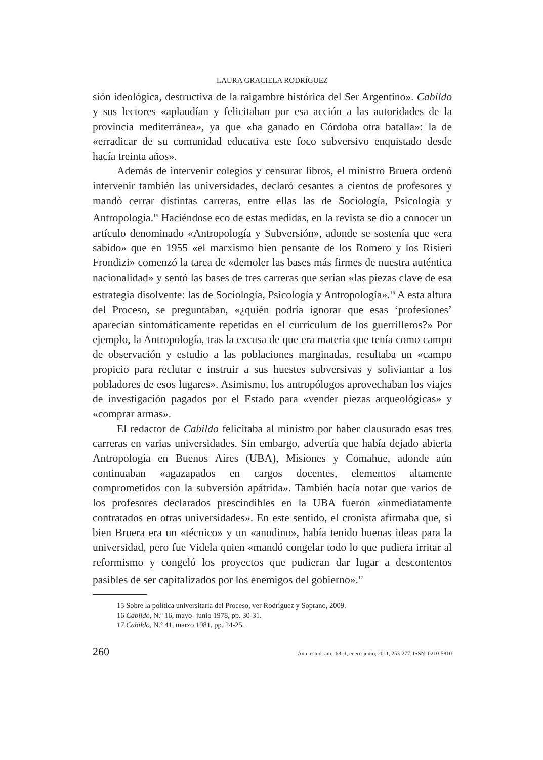LAURA GRACIELA RODRÍGUEZ
sión ideológica, destructiva de la raigambre histórica del Ser Argentino». Cabildo y sus lectores «aplaudían y felicitaban por esa acción a las autoridades de la provincia mediterránea», ya que «ha ganado en Córdoba otra batalla»: la de «erradicar de su comunidad educativa este foco subversivo enquistado desde hacía treinta años».
Además de intervenir colegios y censurar libros, el ministro Bruera ordenó intervenir también las universidades, declaró cesantes a cientos de profesores y mandó cerrar distintas carreras, entre ellas las de Sociología, Psicología y Antropología.<sup>15</sup> Haciéndose eco de estas medidas, en la revista se dio a conocer un artículo denominado «Antropología y Subversión», adonde se sostenía que «era sabido» que en 1955 «el marxismo bien pensante de los Romero y los Risieri Frondizi» comenzó la tarea de «demoler las bases más firmes de nuestra auténtica nacionalidad» y sentó las bases de tres carreras que serían «las piezas clave de esa estrategia disolvente: las de Sociología, Psicología y Antropología».<sup>16</sup> A esta altura del Proceso, se preguntaban, «¿quién podría ignorar que esas ‘profesiones’ aparecían sintomáticamente repetidas en el currículum de los guerrilleros?» Por ejemplo, la Antropología, tras la excusa de que era materia que tenía como campo de observación y estudio a las poblaciones marginadas, resultaba un «campo propicio para reclutar e instruir a sus huestes subversivas y soliviantar a los pobladores de esos lugares». Asimismo, los antropólogos aprovechaban los viajes de investigación pagados por el Estado para «vender piezas arqueológicas» y «comprar armas».
El redactor de Cabildo felicitaba al ministro por haber clausurado esas tres carreras en varias universidades. Sin embargo, advertía que había dejado abierta Antropología en Buenos Aires (UBA), Misiones y Comahue, adonde aún continuaban «agazapados en cargos docentes, elementos altamente comprometidos con la subversión apátrida». También hacía notar que varios de los profesores declarados prescindibles en la UBA fueron «inmediatamente contratados en otras universidades». En este sentido, el cronista afirmaba que, si bien Bruera era un «técnico» y un «anodino», había tenido buenas ideas para la universidad, pero fue Videla quien «mandó congelar todo lo que pudiera irritar al reformismo y congeló los proyectos que pudieran dar lugar a descontentos pasibles de ser capitalizados por los enemigos del gobierno».<sup>17</sup>
15 Sobre la política universitaria del Proceso, ver Rodríguez y Soprano, 2009.
16 Cabildo, N.º 16, mayo- junio 1978, pp. 30-31.
17 Cabildo, N.º 41, marzo 1981, pp. 24-25.
260 Anu. estud. am., 68, 1, enero-junio, 2011, 253-277. ISSN: 0210-5810